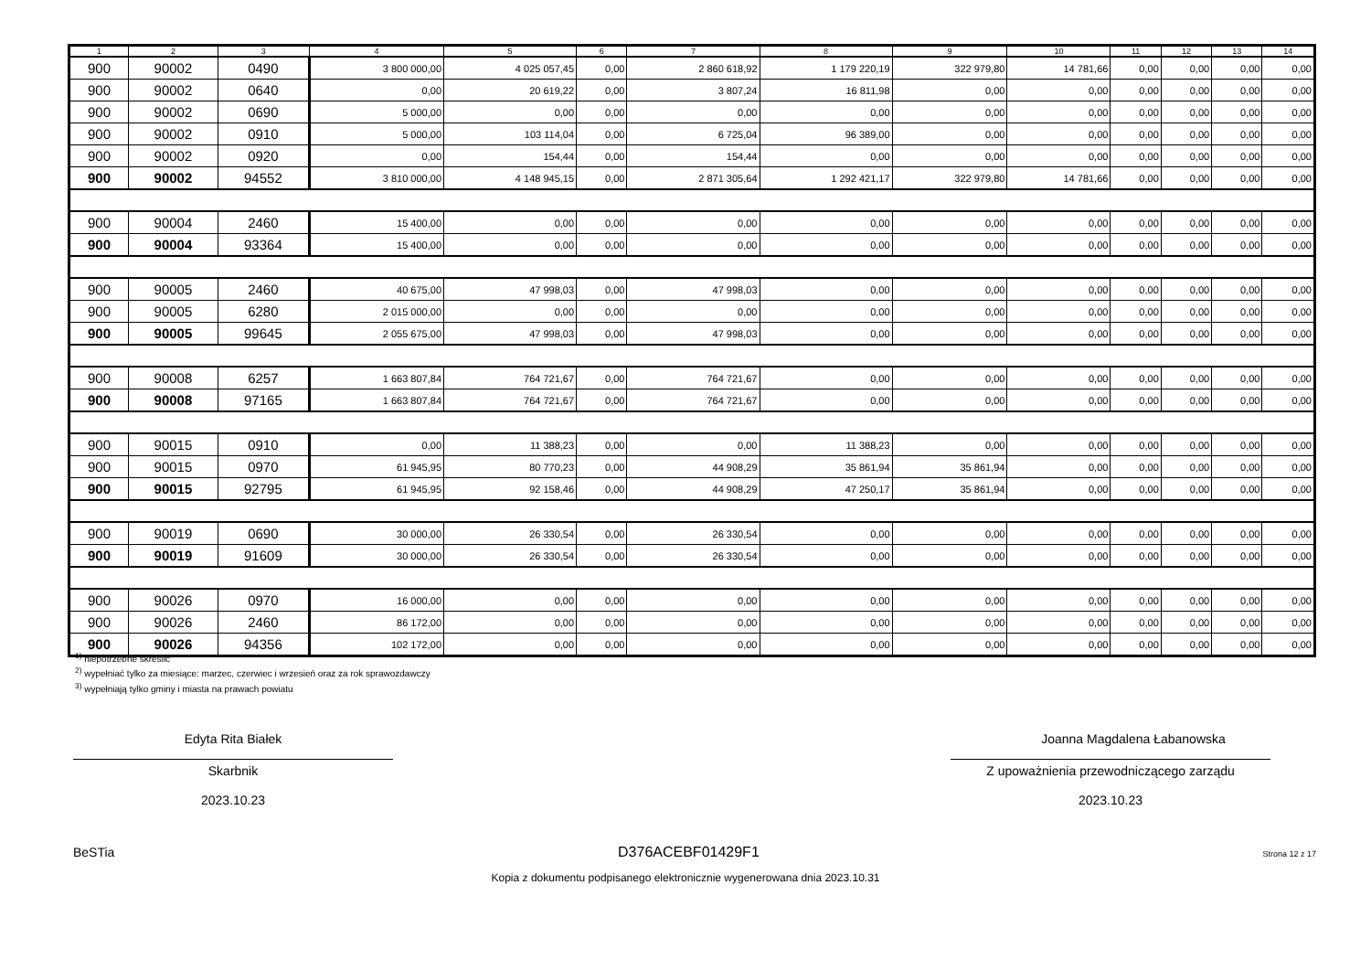| 1 | 2 | 3 | 4 | 5 | 6 | 7 | 8 | 9 | 10 | 11 | 12 | 13 | 14 |
| --- | --- | --- | --- | --- | --- | --- | --- | --- | --- | --- | --- | --- | --- |
| 900 | 90002 | 0490 | 3 800 000,00 | 4 025 057,45 | 0,00 | 2 860 618,92 | 1 179 220,19 | 322 979,80 | 14 781,66 | 0,00 | 0,00 | 0,00 | 0,00 |
| 900 | 90002 | 0640 | 0,00 | 20 619,22 | 0,00 | 3 807,24 | 16 811,98 | 0,00 | 0,00 | 0,00 | 0,00 | 0,00 | 0,00 |
| 900 | 90002 | 0690 | 5 000,00 | 0,00 | 0,00 | 0,00 | 0,00 | 0,00 | 0,00 | 0,00 | 0,00 | 0,00 | 0,00 |
| 900 | 90002 | 0910 | 5 000,00 | 103 114,04 | 0,00 | 6 725,04 | 96 389,00 | 0,00 | 0,00 | 0,00 | 0,00 | 0,00 | 0,00 |
| 900 | 90002 | 0920 | 0,00 | 154,44 | 0,00 | 154,44 | 0,00 | 0,00 | 0,00 | 0,00 | 0,00 | 0,00 | 0,00 |
| 900 | 90002 | 94552 | 3 810 000,00 | 4 148 945,15 | 0,00 | 2 871 305,64 | 1 292 421,17 | 322 979,80 | 14 781,66 | 0,00 | 0,00 | 0,00 | 0,00 |
| 900 | 90004 | 2460 | 15 400,00 | 0,00 | 0,00 | 0,00 | 0,00 | 0,00 | 0,00 | 0,00 | 0,00 | 0,00 | 0,00 |
| 900 | 90004 | 93364 | 15 400,00 | 0,00 | 0,00 | 0,00 | 0,00 | 0,00 | 0,00 | 0,00 | 0,00 | 0,00 | 0,00 |
| 900 | 90005 | 2460 | 40 675,00 | 47 998,03 | 0,00 | 47 998,03 | 0,00 | 0,00 | 0,00 | 0,00 | 0,00 | 0,00 | 0,00 |
| 900 | 90005 | 6280 | 2 015 000,00 | 0,00 | 0,00 | 0,00 | 0,00 | 0,00 | 0,00 | 0,00 | 0,00 | 0,00 | 0,00 |
| 900 | 90005 | 99645 | 2 055 675,00 | 47 998,03 | 0,00 | 47 998,03 | 0,00 | 0,00 | 0,00 | 0,00 | 0,00 | 0,00 | 0,00 |
| 900 | 90008 | 6257 | 1 663 807,84 | 764 721,67 | 0,00 | 764 721,67 | 0,00 | 0,00 | 0,00 | 0,00 | 0,00 | 0,00 | 0,00 |
| 900 | 90008 | 97165 | 1 663 807,84 | 764 721,67 | 0,00 | 764 721,67 | 0,00 | 0,00 | 0,00 | 0,00 | 0,00 | 0,00 | 0,00 |
| 900 | 90015 | 0910 | 0,00 | 11 388,23 | 0,00 | 0,00 | 11 388,23 | 0,00 | 0,00 | 0,00 | 0,00 | 0,00 | 0,00 |
| 900 | 90015 | 0970 | 61 945,95 | 80 770,23 | 0,00 | 44 908,29 | 35 861,94 | 35 861,94 | 0,00 | 0,00 | 0,00 | 0,00 | 0,00 |
| 900 | 90015 | 92795 | 61 945,95 | 92 158,46 | 0,00 | 44 908,29 | 47 250,17 | 35 861,94 | 0,00 | 0,00 | 0,00 | 0,00 | 0,00 |
| 900 | 90019 | 0690 | 30 000,00 | 26 330,54 | 0,00 | 26 330,54 | 0,00 | 0,00 | 0,00 | 0,00 | 0,00 | 0,00 | 0,00 |
| 900 | 90019 | 91609 | 30 000,00 | 26 330,54 | 0,00 | 26 330,54 | 0,00 | 0,00 | 0,00 | 0,00 | 0,00 | 0,00 | 0,00 |
| 900 | 90026 | 0970 | 16 000,00 | 0,00 | 0,00 | 0,00 | 0,00 | 0,00 | 0,00 | 0,00 | 0,00 | 0,00 | 0,00 |
| 900 | 90026 | 2460 | 86 172,00 | 0,00 | 0,00 | 0,00 | 0,00 | 0,00 | 0,00 | 0,00 | 0,00 | 0,00 | 0,00 |
| 900 | 90026 | 94356 | 102 172,00 | 0,00 | 0,00 | 0,00 | 0,00 | 0,00 | 0,00 | 0,00 | 0,00 | 0,00 | 0,00 |
<sup>1)</sup> niepotrzebne skreślić
<sup>2)</sup> wypełniać tylko za miesiące: marzec, czerwiec i wrzesień oraz za rok sprawozdawczy
<sup>3)</sup> wypełniają tylko gminy i miasta na prawach powiatu
Edyta Rita Białek
Skarbnik
2023.10.23
Joanna Magdalena Łabanowska
Z upoważnienia przewodniczącego zarządu
2023.10.23
BeSTia D376ACEBF01429F1 Strona 12 z 17
Kopia z dokumentu podpisanego elektronicznie wygenerowana dnia 2023.10.31